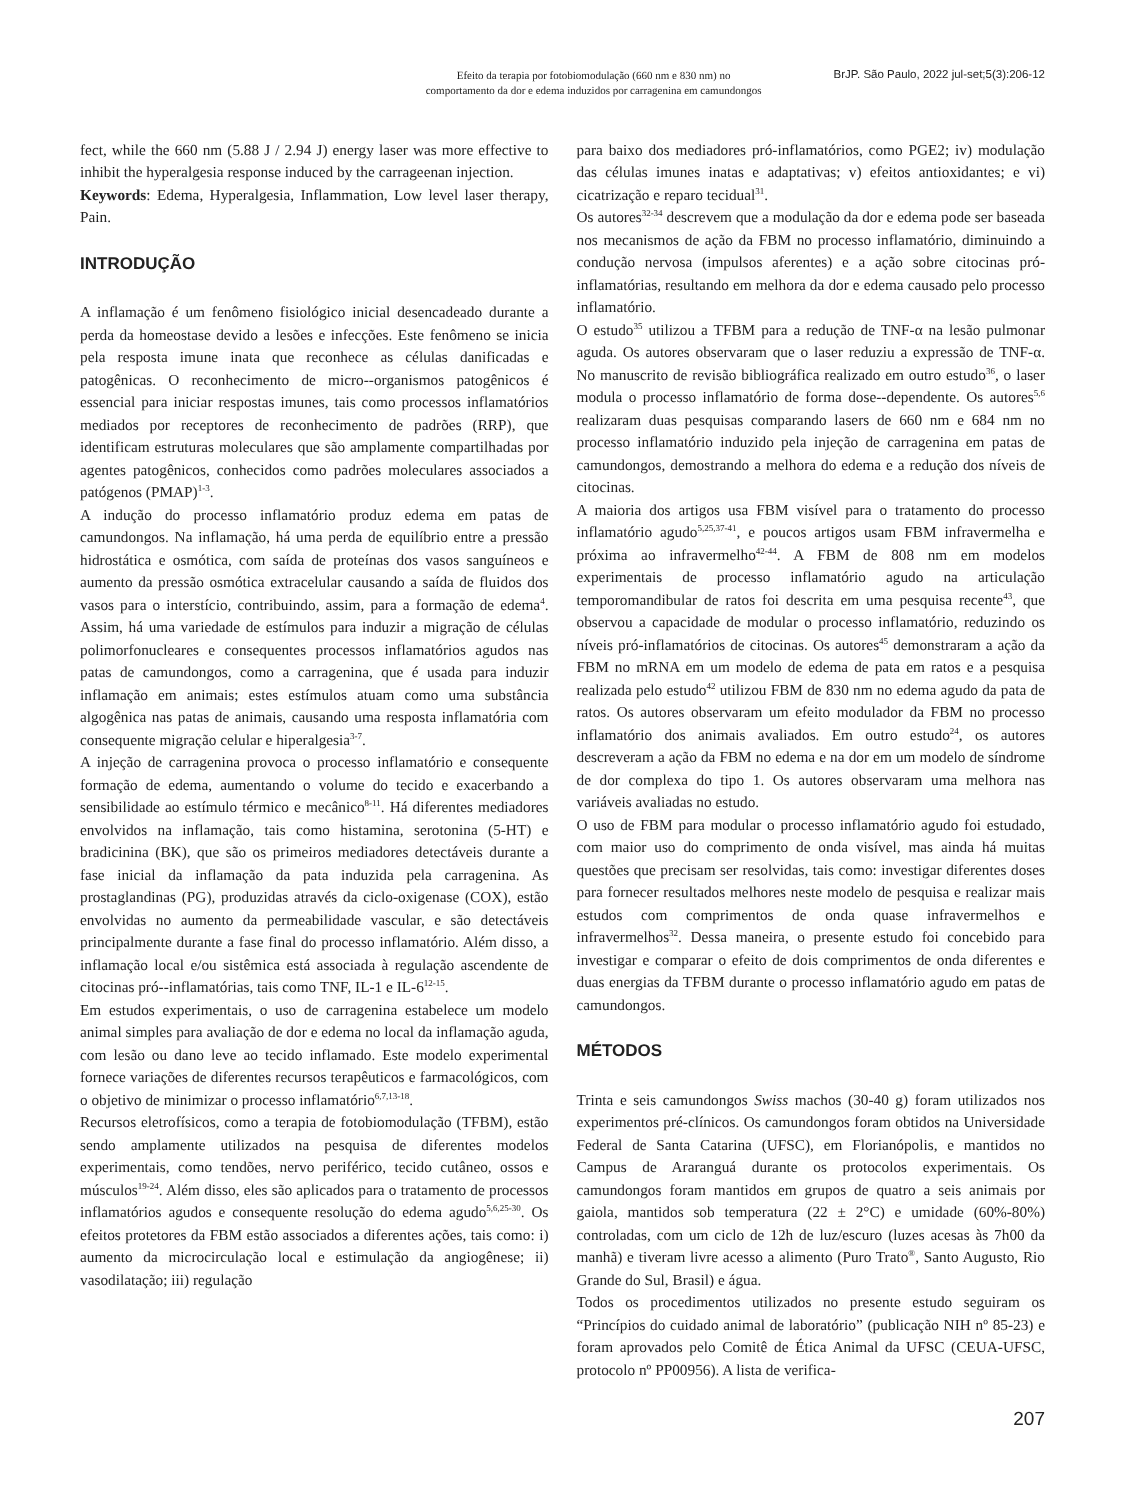Efeito da terapia por fotobiomodulação (660 nm e 830 nm) no
comportamento da dor e edema induzidos por carragenina em camundongos
BrJP. São Paulo, 2022 jul-set;5(3):206-12
fect, while the 660 nm (5.88 J / 2.94 J) energy laser was more effective to inhibit the hyperalgesia response induced by the carrageenan injection.
Keywords: Edema, Hyperalgesia, Inflammation, Low level laser therapy, Pain.
INTRODUÇÃO
A inflamação é um fenômeno fisiológico inicial desencadeado durante a perda da homeostase devido a lesões e infecções. Este fenômeno se inicia pela resposta imune inata que reconhece as células danificadas e patogênicas. O reconhecimento de micro--organismos patogênicos é essencial para iniciar respostas imunes, tais como processos inflamatórios mediados por receptores de reconhecimento de padrões (RRP), que identificam estruturas moleculares que são amplamente compartilhadas por agentes patogênicos, conhecidos como padrões moleculares associados a patógenos (PMAP)<sup>1-3</sup>.
A indução do processo inflamatório produz edema em patas de camundongos. Na inflamação, há uma perda de equilíbrio entre a pressão hidrostática e osmótica, com saída de proteínas dos vasos sanguíneos e aumento da pressão osmótica extracelular causando a saída de fluidos dos vasos para o interstício, contribuindo, assim, para a formação de edema<sup>4</sup>. Assim, há uma variedade de estímulos para induzir a migração de células polimorfonucleares e consequentes processos inflamatórios agudos nas patas de camundongos, como a carragenina, que é usada para induzir inflamação em animais; estes estímulos atuam como uma substância algogênica nas patas de animais, causando uma resposta inflamatória com consequente migração celular e hiperalgesia<sup>3-7</sup>.
A injeção de carragenina provoca o processo inflamatório e consequente formação de edema, aumentando o volume do tecido e exacerbando a sensibilidade ao estímulo térmico e mecânico<sup>8-11</sup>. Há diferentes mediadores envolvidos na inflamação, tais como histamina, serotonina (5-HT) e bradicinina (BK), que são os primeiros mediadores detectáveis durante a fase inicial da inflamação da pata induzida pela carragenina. As prostaglandinas (PG), produzidas através da ciclo-oxigenase (COX), estão envolvidas no aumento da permeabilidade vascular, e são detectáveis principalmente durante a fase final do processo inflamatório. Além disso, a inflamação local e/ou sistêmica está associada à regulação ascendente de citocinas pró--inflamatórias, tais como TNF, IL-1 e IL-6<sup>12-15</sup>.
Em estudos experimentais, o uso de carragenina estabelece um modelo animal simples para avaliação de dor e edema no local da inflamação aguda, com lesão ou dano leve ao tecido inflamado. Este modelo experimental fornece variações de diferentes recursos terapêuticos e farmacológicos, com o objetivo de minimizar o processo inflamatório<sup>6,7,13-18</sup>.
Recursos eletrofísicos, como a terapia de fotobiomodulação (TFBM), estão sendo amplamente utilizados na pesquisa de diferentes modelos experimentais, como tendões, nervo periférico, tecido cutâneo, ossos e músculos<sup>19-24</sup>. Além disso, eles são aplicados para o tratamento de processos inflamatórios agudos e consequente resolução do edema agudo<sup>5,6,25-30</sup>. Os efeitos protetores da FBM estão associados a diferentes ações, tais como: i) aumento da microcirculação local e estimulação da angiogênese; ii) vasodilatação; iii) regulação
para baixo dos mediadores pró-inflamatórios, como PGE2; iv) modulação das células imunes inatas e adaptativas; v) efeitos antioxidantes; e vi) cicatrização e reparo tecidual<sup>31</sup>.
Os autores<sup>32-34</sup> descrevem que a modulação da dor e edema pode ser baseada nos mecanismos de ação da FBM no processo inflamatório, diminuindo a condução nervosa (impulsos aferentes) e a ação sobre citocinas pró-inflamatórias, resultando em melhora da dor e edema causado pelo processo inflamatório.
O estudo<sup>35</sup> utilizou a TFBM para a redução de TNF-α na lesão pulmonar aguda. Os autores observaram que o laser reduziu a expressão de TNF-α. No manuscrito de revisão bibliográfica realizado em outro estudo<sup>36</sup>, o laser modula o processo inflamatório de forma dose--dependente. Os autores<sup>5,6</sup> realizaram duas pesquisas comparando lasers de 660 nm e 684 nm no processo inflamatório induzido pela injeção de carragenina em patas de camundongos, demostrando a melhora do edema e a redução dos níveis de citocinas.
A maioria dos artigos usa FBM visível para o tratamento do processo inflamatório agudo<sup>5,25,37-41</sup>, e poucos artigos usam FBM infravermelha e próxima ao infravermelho<sup>42-44</sup>. A FBM de 808 nm em modelos experimentais de processo inflamatório agudo na articulação temporomandibular de ratos foi descrita em uma pesquisa recente<sup>43</sup>, que observou a capacidade de modular o processo inflamatório, reduzindo os níveis pró-inflamatórios de citocinas. Os autores<sup>45</sup> demonstraram a ação da FBM no mRNA em um modelo de edema de pata em ratos e a pesquisa realizada pelo estudo<sup>42</sup> utilizou FBM de 830 nm no edema agudo da pata de ratos. Os autores observaram um efeito modulador da FBM no processo inflamatório dos animais avaliados. Em outro estudo<sup>24</sup>, os autores descreveram a ação da FBM no edema e na dor em um modelo de síndrome de dor complexa do tipo 1. Os autores observaram uma melhora nas variáveis avaliadas no estudo.
O uso de FBM para modular o processo inflamatório agudo foi estudado, com maior uso do comprimento de onda visível, mas ainda há muitas questões que precisam ser resolvidas, tais como: investigar diferentes doses para fornecer resultados melhores neste modelo de pesquisa e realizar mais estudos com comprimentos de onda quase infravermelhos e infravermelhos<sup>32</sup>. Dessa maneira, o presente estudo foi concebido para investigar e comparar o efeito de dois comprimentos de onda diferentes e duas energias da TFBM durante o processo inflamatório agudo em patas de camundongos.
MÉTODOS
Trinta e seis camundongos Swiss machos (30-40 g) foram utilizados nos experimentos pré-clínicos. Os camundongos foram obtidos na Universidade Federal de Santa Catarina (UFSC), em Florianópolis, e mantidos no Campus de Araranguá durante os protocolos experimentais. Os camundongos foram mantidos em grupos de quatro a seis animais por gaiola, mantidos sob temperatura (22 ± 2°C) e umidade (60%-80%) controladas, com um ciclo de 12h de luz/escuro (luzes acesas às 7h00 da manhã) e tiveram livre acesso a alimento (Puro Trato<sup>®</sup>, Santo Augusto, Rio Grande do Sul, Brasil) e água.
Todos os procedimentos utilizados no presente estudo seguiram os “Princípios do cuidado animal de laboratório” (publicação NIH nº 85-23) e foram aprovados pelo Comitê de Ética Animal da UFSC (CEUA-UFSC, protocolo nº PP00956). A lista de verifica-
207